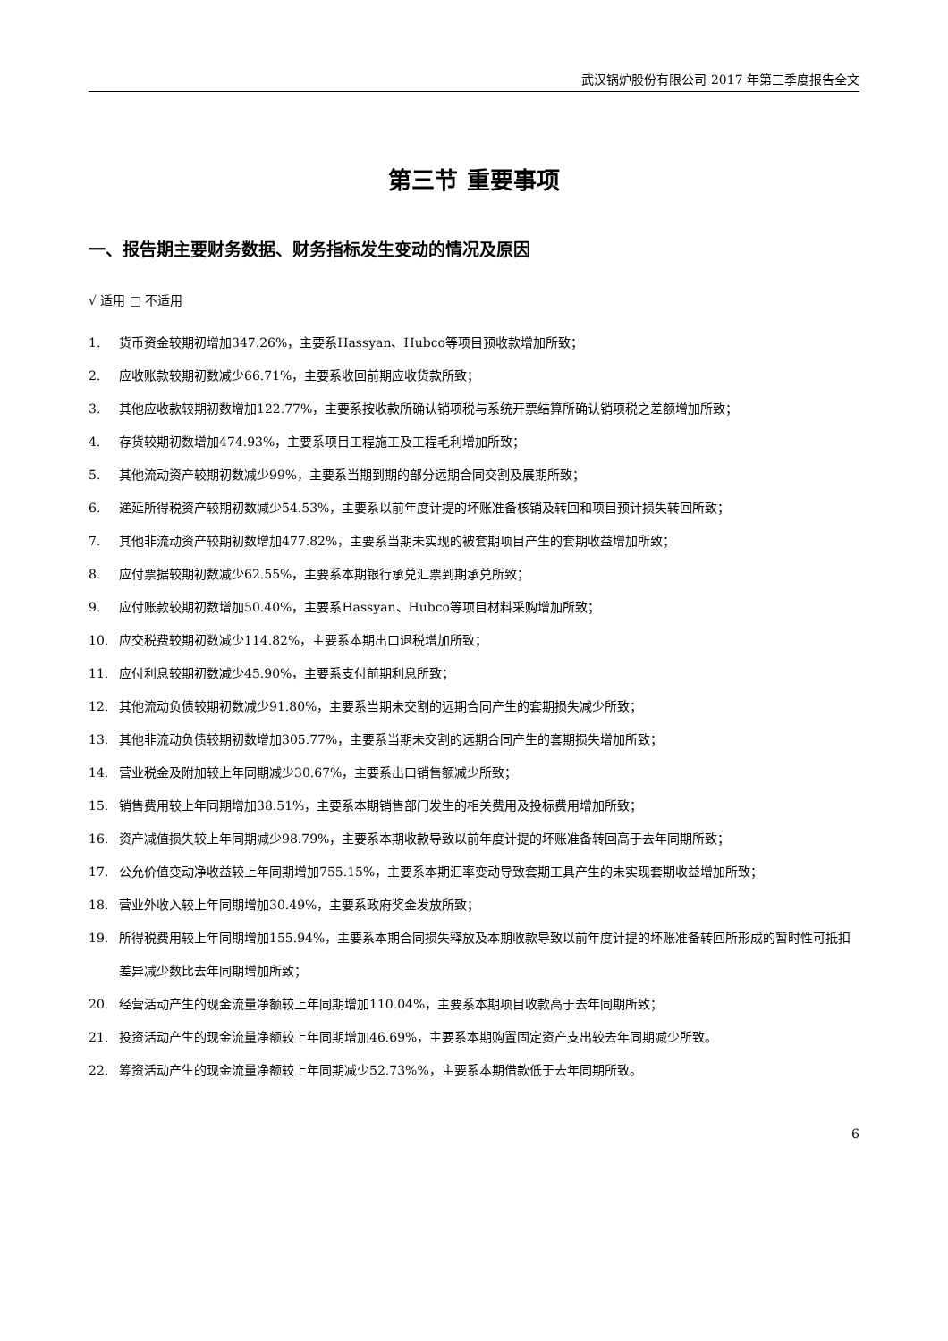武汉锅炉股份有限公司 2017 年第三季度报告全文
第三节 重要事项
一、报告期主要财务数据、财务指标发生变动的情况及原因
√ 适用 □ 不适用
1. 货币资金较期初增加347.26%，主要系Hassyan、Hubco等项目预收款增加所致；
2. 应收账款较期初数减少66.71%，主要系收回前期应收货款所致；
3. 其他应收款较期初数增加122.77%，主要系按收款所确认销项税与系统开票结算所确认销项税之差额增加所致；
4. 存货较期初数增加474.93%，主要系项目工程施工及工程毛利增加所致；
5. 其他流动资产较期初数减少99%，主要系当期到期的部分远期合同交割及展期所致；
6. 递延所得税资产较期初数减少54.53%，主要系以前年度计提的坏账准备核销及转回和项目预计损失转回所致；
7. 其他非流动资产较期初数增加477.82%，主要系当期未实现的被套期项目产生的套期收益增加所致；
8. 应付票据较期初数减少62.55%，主要系本期银行承兑汇票到期承兑所致；
9. 应付账款较期初数增加50.40%，主要系Hassyan、Hubco等项目材料采购增加所致；
10. 应交税费较期初数减少114.82%，主要系本期出口退税增加所致；
11. 应付利息较期初数减少45.90%，主要系支付前期利息所致；
12. 其他流动负债较期初数减少91.80%，主要系当期未交割的远期合同产生的套期损失减少所致；
13. 其他非流动负债较期初数增加305.77%，主要系当期未交割的远期合同产生的套期损失增加所致；
14. 营业税金及附加较上年同期减少30.67%，主要系出口销售额减少所致；
15. 销售费用较上年同期增加38.51%，主要系本期销售部门发生的相关费用及投标费用增加所致；
16. 资产减值损失较上年同期减少98.79%，主要系本期收款导致以前年度计提的坏账准备转回高于去年同期所致；
17. 公允价值变动净收益较上年同期增加755.15%，主要系本期汇率变动导致套期工具产生的未实现套期收益增加所致；
18. 营业外收入较上年同期增加30.49%，主要系政府奖金发放所致；
19. 所得税费用较上年同期增加155.94%，主要系本期合同损失释放及本期收款导致以前年度计提的坏账准备转回所形成的暂时性可抵扣差异减少数比去年同期增加所致；
20. 经营活动产生的现金流量净额较上年同期增加110.04%，主要系本期项目收款高于去年同期所致；
21. 投资活动产生的现金流量净额较上年同期增加46.69%，主要系本期购置固定资产支出较去年同期减少所致。
22. 筹资活动产生的现金流量净额较上年同期减少52.73%%，主要系本期借款低于去年同期所致。
6